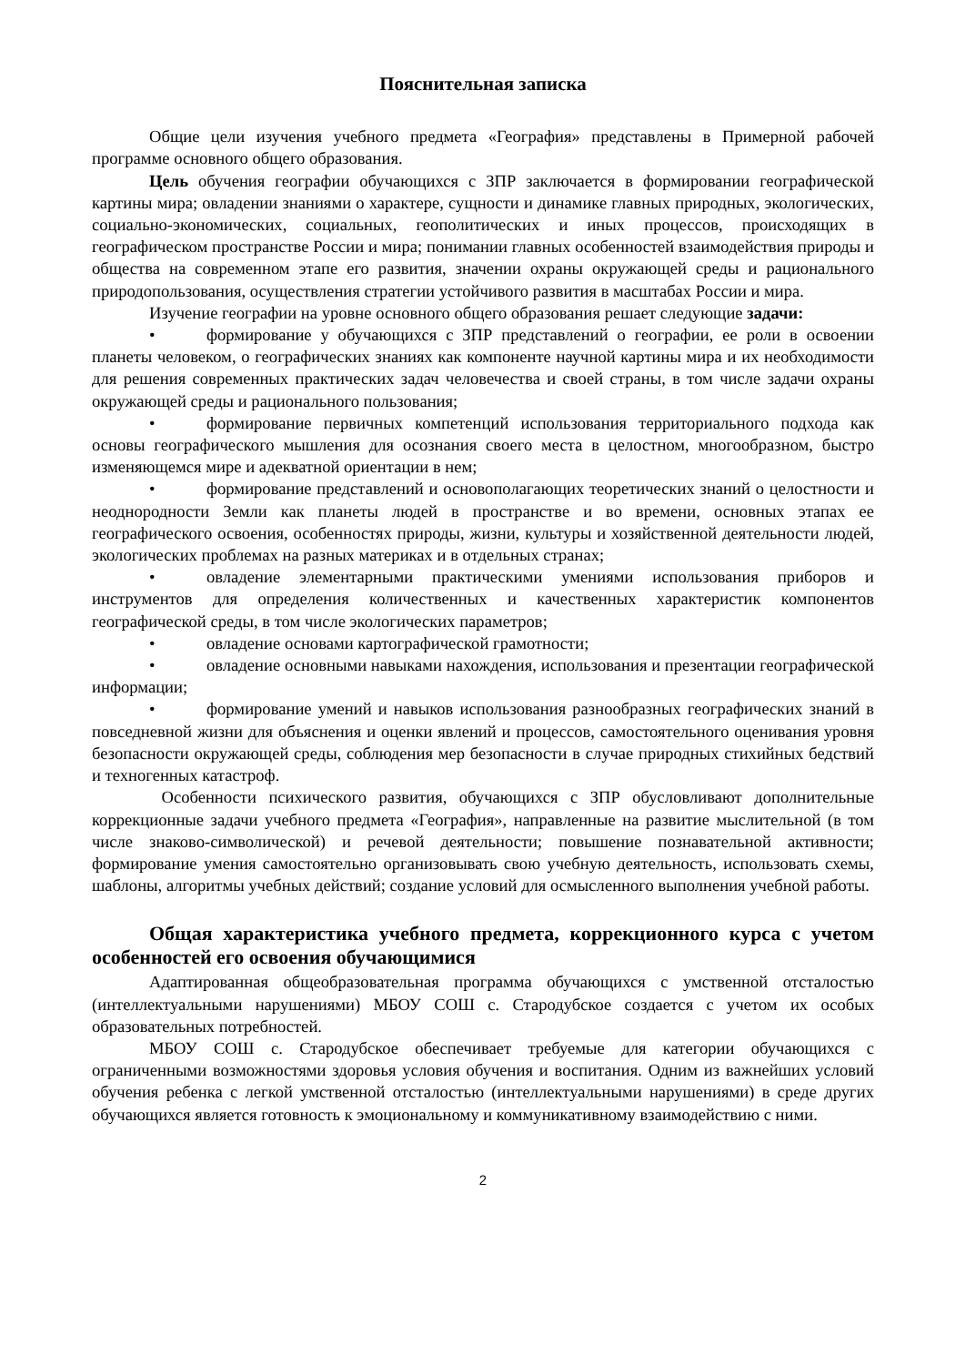Пояснительная записка
Общие цели изучения учебного предмета «География» представлены в Примерной рабочей программе основного общего образования.
Цель обучения географии обучающихся с ЗПР заключается в формировании географической картины мира; овладении знаниями о характере, сущности и динамике главных природных, экологических, социально-экономических, социальных, геополитических и иных процессов, происходящих в географическом пространстве России и мира; понимании главных особенностей взаимодействия природы и общества на современном этапе его развития, значении охраны окружающей среды и рационального природопользования, осуществления стратегии устойчивого развития в масштабах России и мира.
Изучение географии на уровне основного общего образования решает следующие задачи:
• формирование у обучающихся с ЗПР представлений о географии, ее роли в освоении планеты человеком, о географических знаниях как компоненте научной картины мира и их необходимости для решения современных практических задач человечества и своей страны, в том числе задачи охраны окружающей среды и рационального пользования;
• формирование первичных компетенций использования территориального подхода как основы географического мышления для осознания своего места в целостном, многообразном, быстро изменяющемся мире и адекватной ориентации в нем;
• формирование представлений и основополагающих теоретических знаний о целостности и неоднородности Земли как планеты людей в пространстве и во времени, основных этапах ее географического освоения, особенностях природы, жизни, культуры и хозяйственной деятельности людей, экологических проблемах на разных материках и в отдельных странах;
• овладение элементарными практическими умениями использования приборов и инструментов для определения количественных и качественных характеристик компонентов географической среды, в том числе экологических параметров;
• овладение основами картографической грамотности;
• овладение основными навыками нахождения, использования и презентации географической информации;
• формирование умений и навыков использования разнообразных географических знаний в повседневной жизни для объяснения и оценки явлений и процессов, самостоятельного оценивания уровня безопасности окружающей среды, соблюдения мер безопасности в случае природных стихийных бедствий и техногенных катастроф.
Особенности психического развития, обучающихся с ЗПР обусловливают дополнительные коррекционные задачи учебного предмета «География», направленные на развитие мыслительной (в том числе знаково-символической) и речевой деятельности; повышение познавательной активности; формирование умения самостоятельно организовывать свою учебную деятельность, использовать схемы, шаблоны, алгоритмы учебных действий; создание условий для осмысленного выполнения учебной работы.
Общая характеристика учебного предмета, коррекционного курса с учетом особенностей его освоения обучающимися
Адаптированная общеобразовательная программа обучающихся с умственной отсталостью (интеллектуальными нарушениями) МБОУ СОШ с. Стародубское создается с учетом их особых образовательных потребностей.
МБОУ СОШ с. Стародубское обеспечивает требуемые для категории обучающихся с ограниченными возможностями здоровья условия обучения и воспитания. Одним из важнейших условий обучения ребенка с легкой умственной отсталостью (интеллектуальными нарушениями) в среде других обучающихся является готовность к эмоциональному и коммуникативному взаимодействию с ними.
2